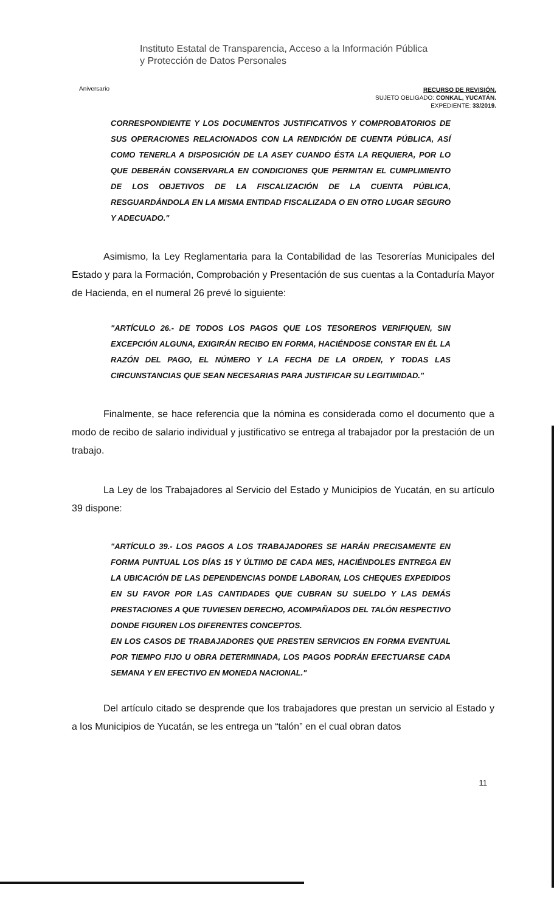Aniversario
Instituto Estatal de Transparencia, Acceso a la Información Pública
y Protección de Datos Personales
RECURSO DE REVISIÓN.
SUJETO OBLIGADO: CONKAL, YUCATÁN.
EXPEDIENTE: 33/2019.
CORRESPONDIENTE Y LOS DOCUMENTOS JUSTIFICATIVOS Y COMPROBATORIOS DE SUS OPERACIONES RELACIONADOS CON LA RENDICIÓN DE CUENTA PÚBLICA, ASÍ COMO TENERLA A DISPOSICIÓN DE LA ASEY CUANDO ÉSTA LA REQUIERA, POR LO QUE DEBERÁN CONSERVARLA EN CONDICIONES QUE PERMITAN EL CUMPLIMIENTO DE LOS OBJETIVOS DE LA FISCALIZACIÓN DE LA CUENTA PÚBLICA, RESGUARDÁNDOLA EN LA MISMA ENTIDAD FISCALIZADA O EN OTRO LUGAR SEGURO Y ADECUADO."
Asimismo, la Ley Reglamentaria para la Contabilidad de las Tesorerías Municipales del Estado y para la Formación, Comprobación y Presentación de sus cuentas a la Contaduría Mayor de Hacienda, en el numeral 26 prevé lo siguiente:
"ARTÍCULO 26.- DE TODOS LOS PAGOS QUE LOS TESOREROS VERIFIQUEN, SIN EXCEPCIÓN ALGUNA, EXIGIRÁN RECIBO EN FORMA, HACIÉNDOSE CONSTAR EN ÉL LA RAZÓN DEL PAGO, EL NÚMERO Y LA FECHA DE LA ORDEN, Y TODAS LAS CIRCUNSTANCIAS QUE SEAN NECESARIAS PARA JUSTIFICAR SU LEGITIMIDAD."
Finalmente, se hace referencia que la nómina es considerada como el documento que a modo de recibo de salario individual y justificativo se entrega al trabajador por la prestación de un trabajo.
La Ley de los Trabajadores al Servicio del Estado y Municipios de Yucatán, en su artículo 39 dispone:
"ARTÍCULO 39.- LOS PAGOS A LOS TRABAJADORES SE HARÁN PRECISAMENTE EN FORMA PUNTUAL LOS DÍAS 15 Y ÚLTIMO DE CADA MES, HACIÉNDOLES ENTREGA EN LA UBICACIÓN DE LAS DEPENDENCIAS DONDE LABORAN, LOS CHEQUES EXPEDIDOS EN SU FAVOR POR LAS CANTIDADES QUE CUBRAN SU SUELDO Y LAS DEMÁS PRESTACIONES A QUE TUVIESEN DERECHO, ACOMPAÑADOS DEL TALÓN RESPECTIVO DONDE FIGUREN LOS DIFERENTES CONCEPTOS.
EN LOS CASOS DE TRABAJADORES QUE PRESTEN SERVICIOS EN FORMA EVENTUAL POR TIEMPO FIJO U OBRA DETERMINADA, LOS PAGOS PODRÁN EFECTUARSE CADA SEMANA Y EN EFECTIVO EN MONEDA NACIONAL."
Del artículo citado se desprende que los trabajadores que prestan un servicio al Estado y a los Municipios de Yucatán, se les entrega un “talón” en el cual obran datos
11